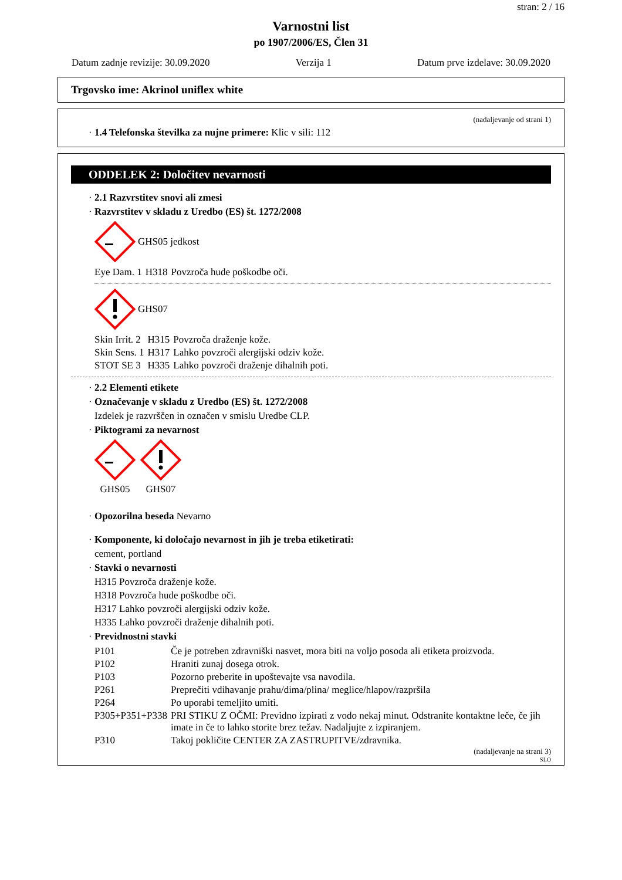stran: 2 / 16
Varnostni list
po 1907/2006/ES, Člen 31
Datum zadnje revizije: 30.09.2020 Verzija 1 Datum prve izdelave: 30.09.2020
Trgovsko ime: Akrinol uniflex white
(nadaljevanje od strani 1)
· 1.4 Telefonska številka za nujne primere: Klic v sili: 112
ODDELEK 2: Določitev nevarnosti
· 2.1 Razvrstitev snovi ali zmesi
· Razvrstitev v skladu z Uredbo (ES) št. 1272/2008
GHS05 jedkost
| Eye Dam. 1 | H318 | Povzroča hude poškodbe oči. |
GHS07
| Skin Irrit. 2 | H315 | Povzroča draženje kože. |
| Skin Sens. 1 | H317 | Lahko povzroči alergijski odziv kože. |
| STOT SE 3 | H335 | Lahko povzroči draženje dihalnih poti. |
· 2.2 Elementi etikete
· Označevanje v skladu z Uredbo (ES) št. 1272/2008
Izdelek je razvrščen in označen v smislu Uredbe CLP.
· Piktogrami za nevarnost
GHS05
GHS07
· Opozorilna beseda Nevarno
· Komponente, ki določajo nevarnost in jih je treba etiketirati:
cement, portland
· Stavki o nevarnosti
H315 Povzroča draženje kože.
H318 Povzroča hude poškodbe oči.
H317 Lahko povzroči alergijski odziv kože.
H335 Lahko povzroči draženje dihalnih poti.
· Previdnostni stavki
| P101 | Če je potreben zdravniški nasvet, mora biti na voljo posoda ali etiketa proizvoda. |
| P102 | Hraniti zunaj dosega otrok. |
| P103 | Pozorno preberite in upoštevajte vsa navodila. |
| P261 | Preprečiti vdihavanje prahu/dima/plina/ meglice/hlapov/razpršila |
| P264 | Po uporabi temeljito umiti. |
| P305+P351+P338 | PRI STIKU Z OČMI: Previdno izpirati z vodo nekaj minut. Odstranite kontaktne leče, če jih imate in če to lahko storite brez težav. Nadaljujte z izpiranjem. |
| P310 | Takoj pokličite CENTER ZA ZASTRUPITVE/zdravnika. |
(nadaljevanje na strani 3)
SLO